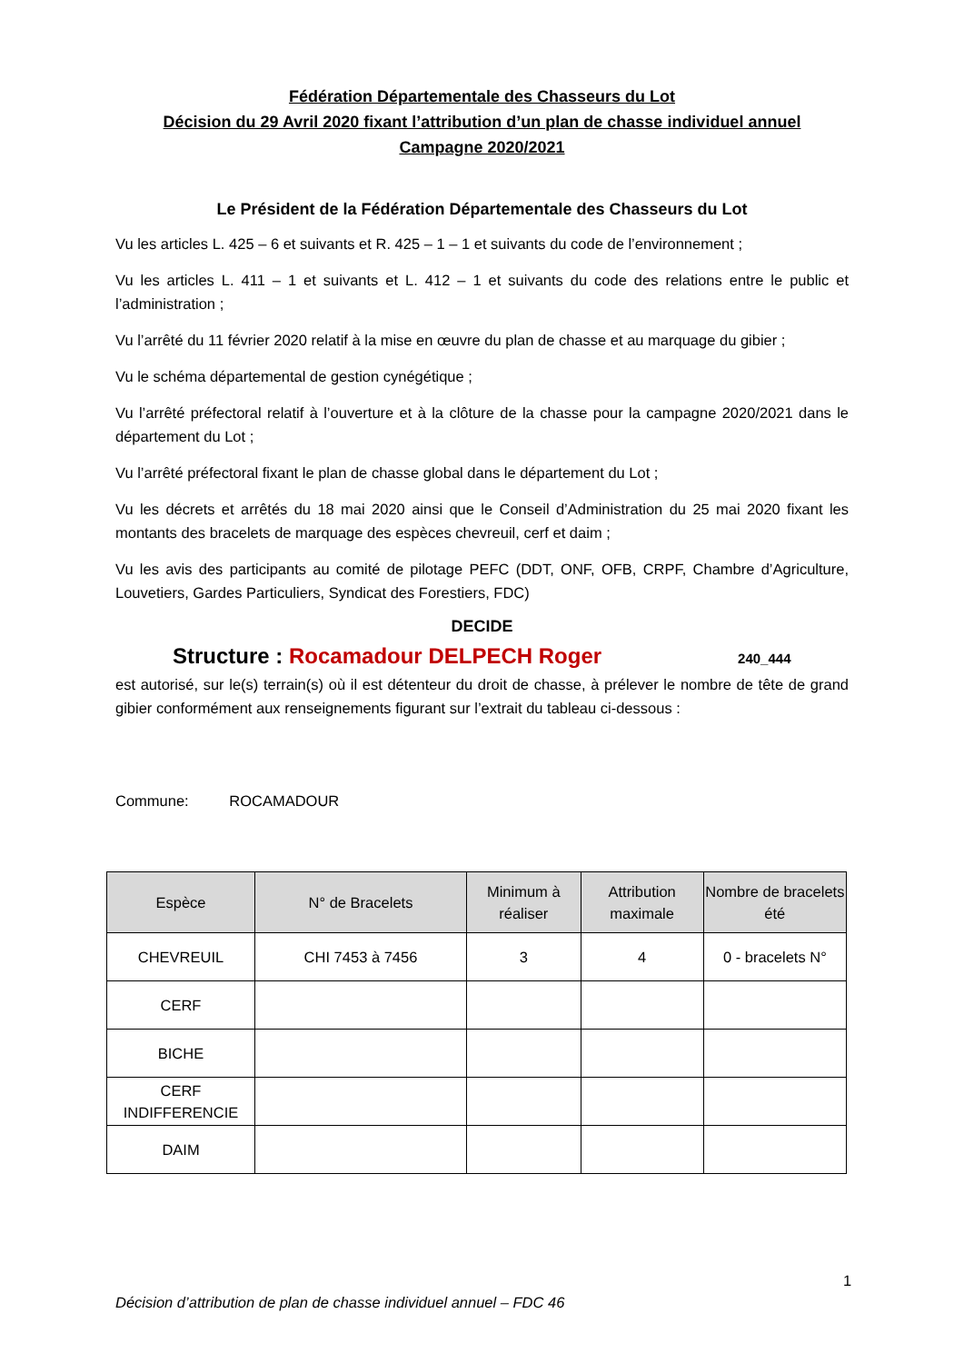Fédération Départementale des Chasseurs du Lot
Décision du 29 Avril 2020 fixant l’attribution d’un plan de chasse individuel annuel
Campagne 2020/2021
Le Président de la Fédération Départementale des Chasseurs du Lot
Vu les articles L. 425 – 6 et suivants et R. 425 – 1 – 1 et suivants du code de l’environnement ;
Vu les articles L. 411 – 1 et suivants et L. 412 – 1 et suivants du code des relations entre le public et l’administration ;
Vu l’arrêté du 11 février 2020 relatif à la mise en œuvre du plan de chasse et au marquage du gibier ;
Vu le schéma départemental de gestion cynégétique ;
Vu l’arrêté préfectoral relatif à l’ouverture et à la clôture de la chasse pour la campagne 2020/2021 dans le département du Lot ;
Vu l’arrêté préfectoral fixant le plan de chasse global dans le département du Lot ;
Vu les décrets et arrêtés du 18 mai 2020 ainsi que le Conseil d’Administration du 25 mai 2020 fixant les montants des bracelets de marquage des espèces chevreuil, cerf et daim ;
Vu les avis des participants au comité de pilotage PEFC (DDT, ONF, OFB, CRPF, Chambre d’Agriculture, Louvetiers, Gardes Particuliers, Syndicat des Forestiers, FDC)
DECIDE
Structure : Rocamadour DELPECH Roger 240_444
est autorisé, sur le(s) terrain(s) où il est détenteur du droit de chasse, à prélever le nombre de tête de grand gibier conformément aux renseignements figurant sur l’extrait du tableau ci-dessous :
Commune: ROCAMADOUR
| Espèce | N° de Bracelets | Minimum à réaliser | Attribution maximale | Nombre de bracelets été |
| --- | --- | --- | --- | --- |
| CHEVREUIL | CHI 7453 à 7456 | 3 | 4 | 0 - bracelets N° |
| CERF | | | | |
| BICHE | | | | |
| CERF INDIFFERENCIE | | | | |
| DAIM | | | | |
1
Décision d’attribution de plan de chasse individuel annuel – FDC 46